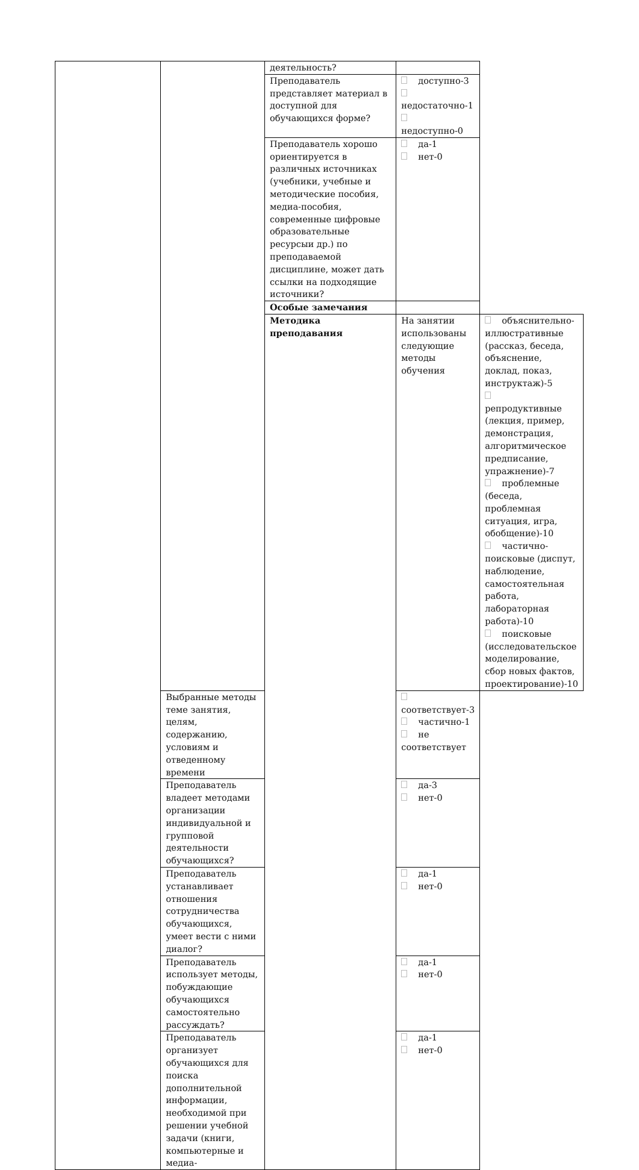| | | деятельность? | | |
| | | Преподаватель представляет материал в доступной для обучающихся форме? | доступно-3 недостаточно-1 недоступно-0 | |
| | | Преподаватель хорошо ориентируется в различных источниках (учебники, учебные и методические пособия, медиа-пособия, современные цифровые образовательные ресурсыи др.) по преподаваемой дисциплине, может дать ссылки на подходящие источники? | да-1 нет-0 | |
| | | Особые замечания | | |
| | | Методика преподавания | На занятии использованы следующие методы обучения | объяснительно-иллюстративные (рассказ, беседа, объяснение, доклад, показ, инструктаж)-5 репродуктивные (лекция, пример, демонстрация, алгоритмическое предписание, упражнение)-7 проблемные (беседа, проблемная ситуация, игра, обобщение)-10 частично-поисковые (диспут, наблюдение, самостоятельная работа, лабораторная работа)-10 поисковые (исследовательское моделирование, сбор новых фактов, проектирование)-10 |
| | Выбранные методы теме занятия, целям, содержанию, условиям и отведенному времени | | соответствует-3 частично-1 не соответствует | |
| | Преподаватель владеет методами организации индивидуальной и групповой деятельности обучающихся? | | да-3 нет-0 | |
| | Преподаватель устанавливает отношения сотрудничества обучающихся, умеет вести с ними диалог? | | да-1 нет-0 | |
| | Преподаватель использует методы, побуждающие обучающихся самостоятельно рассуждать? | | да-1 нет-0 | |
| | Преподаватель организует обучающихся для поиска дополнительной информации, необходимой при решении учебной задачи (книги, компьютерные и медиа- | | да-1 нет-0 | |